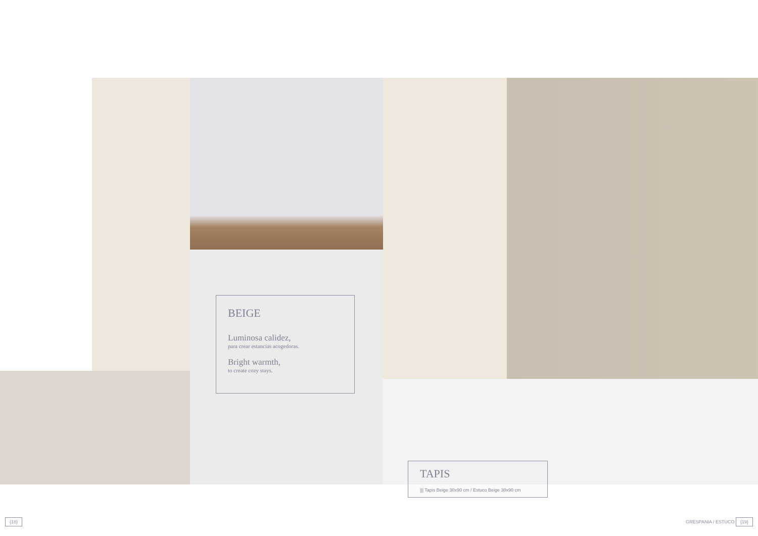BEIGE
Luminosa calidez,
para crear estancias acogedoras.
Bright warmth,
to create cozy stays.
TAPIS
||| Tapis Beige 30x90 cm / Estuco Beige 30x90 cm
{18} GRESPANIA / ESTUCO {19}